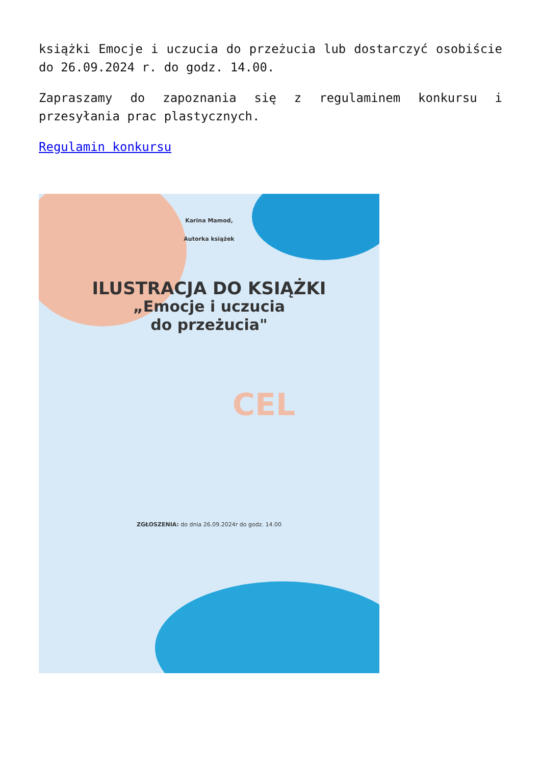książki Emocje i uczucia do przeżucia lub dostarczyć osobiście do 26.09.2024 r. do godz. 14.00.
Zapraszamy do zapoznania się z regulaminem konkursu i przesyłania prac plastycznych.
Regulamin konkursu
Karina Mamod,
Autorka książek
ILUSTRACJA DO KSIĄŻKI
„Emocje i uczucia
do przeżucia"
CEL
ZGŁOSZENIA: do dnia 26.09.2024r do godz. 14.00